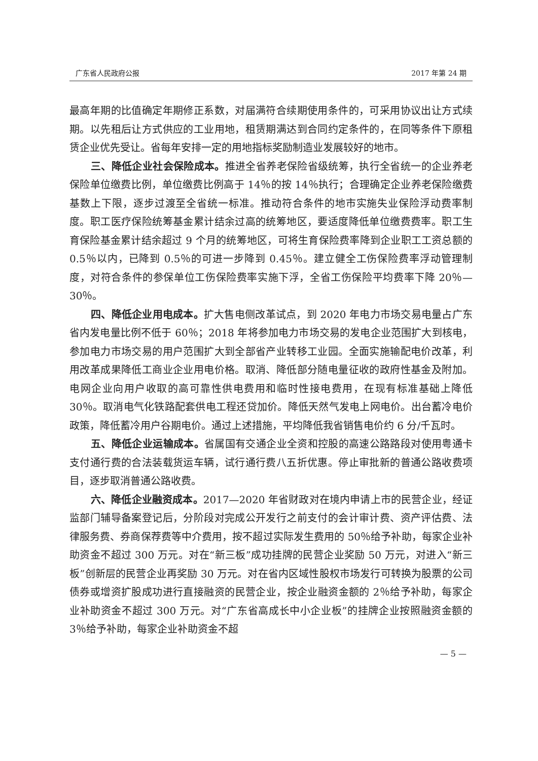广东省人民政府公报 2017 年第 24 期
最高年期的比值确定年期修正系数，对届满符合续期使用条件的，可采用协议出让方式续期。以先租后让方式供应的工业用地，租赁期满达到合同约定条件的，在同等条件下原租赁企业优先受让。省每年安排一定的用地指标奖励制造业发展较好的地市。
三、降低企业社会保险成本。推进全省养老保险省级统筹，执行全省统一的企业养老保险单位缴费比例，单位缴费比例高于 14％的按 14％执行；合理确定企业养老保险缴费基数上下限，逐步过渡至全省统一标准。推动符合条件的地市实施失业保险浮动费率制度。职工医疗保险统筹基金累计结余过高的统筹地区，要适度降低单位缴费费率。职工生育保险基金累计结余超过 9 个月的统筹地区，可将生育保险费率降到企业职工工资总额的 0.5％以内，已降到 0.5％的可进一步降到 0.45％。建立健全工伤保险费率浮动管理制度，对符合条件的参保单位工伤保险费率实施下浮，全省工伤保险平均费率下降 20％—30％。
四、降低企业用电成本。扩大售电侧改革试点，到 2020 年电力市场交易电量占广东省内发电量比例不低于 60％；2018 年将参加电力市场交易的发电企业范围扩大到核电，参加电力市场交易的用户范围扩大到全部省产业转移工业园。全面实施输配电价改革，利用改革成果降低工商业企业用电价格。取消、降低部分随电量征收的政府性基金及附加。电网企业向用户收取的高可靠性供电费用和临时性接电费用，在现有标准基础上降低 30％。取消电气化铁路配套供电工程还贷加价。降低天然气发电上网电价。出台蓄冷电价政策，降低蓄冷用户谷期电价。通过上述措施，平均降低我省销售电价约 6 分/千瓦时。
五、降低企业运输成本。省属国有交通企业全资和控股的高速公路路段对使用粤通卡支付通行费的合法装载货运车辆，试行通行费八五折优惠。停止审批新的普通公路收费项目，逐步取消普通公路收费。
六、降低企业融资成本。2017—2020 年省财政对在境内申请上市的民营企业，经证监部门辅导备案登记后，分阶段对完成公开发行之前支付的会计审计费、资产评估费、法律服务费、券商保荐费等中介费用，按不超过实际发生费用的 50％给予补助，每家企业补助资金不超过 300 万元。对在“新三板”成功挂牌的民营企业奖励 50 万元，对进入“新三板”创新层的民营企业再奖励 30 万元。对在省内区域性股权市场发行可转换为股票的公司债券或增资扩股成功进行直接融资的民营企业，按企业融资金额的 2％给予补助，每家企业补助资金不超过 300 万元。对“广东省高成长中小企业板”的挂牌企业按照融资金额的 3％给予补助，每家企业补助资金不超
— 5 —